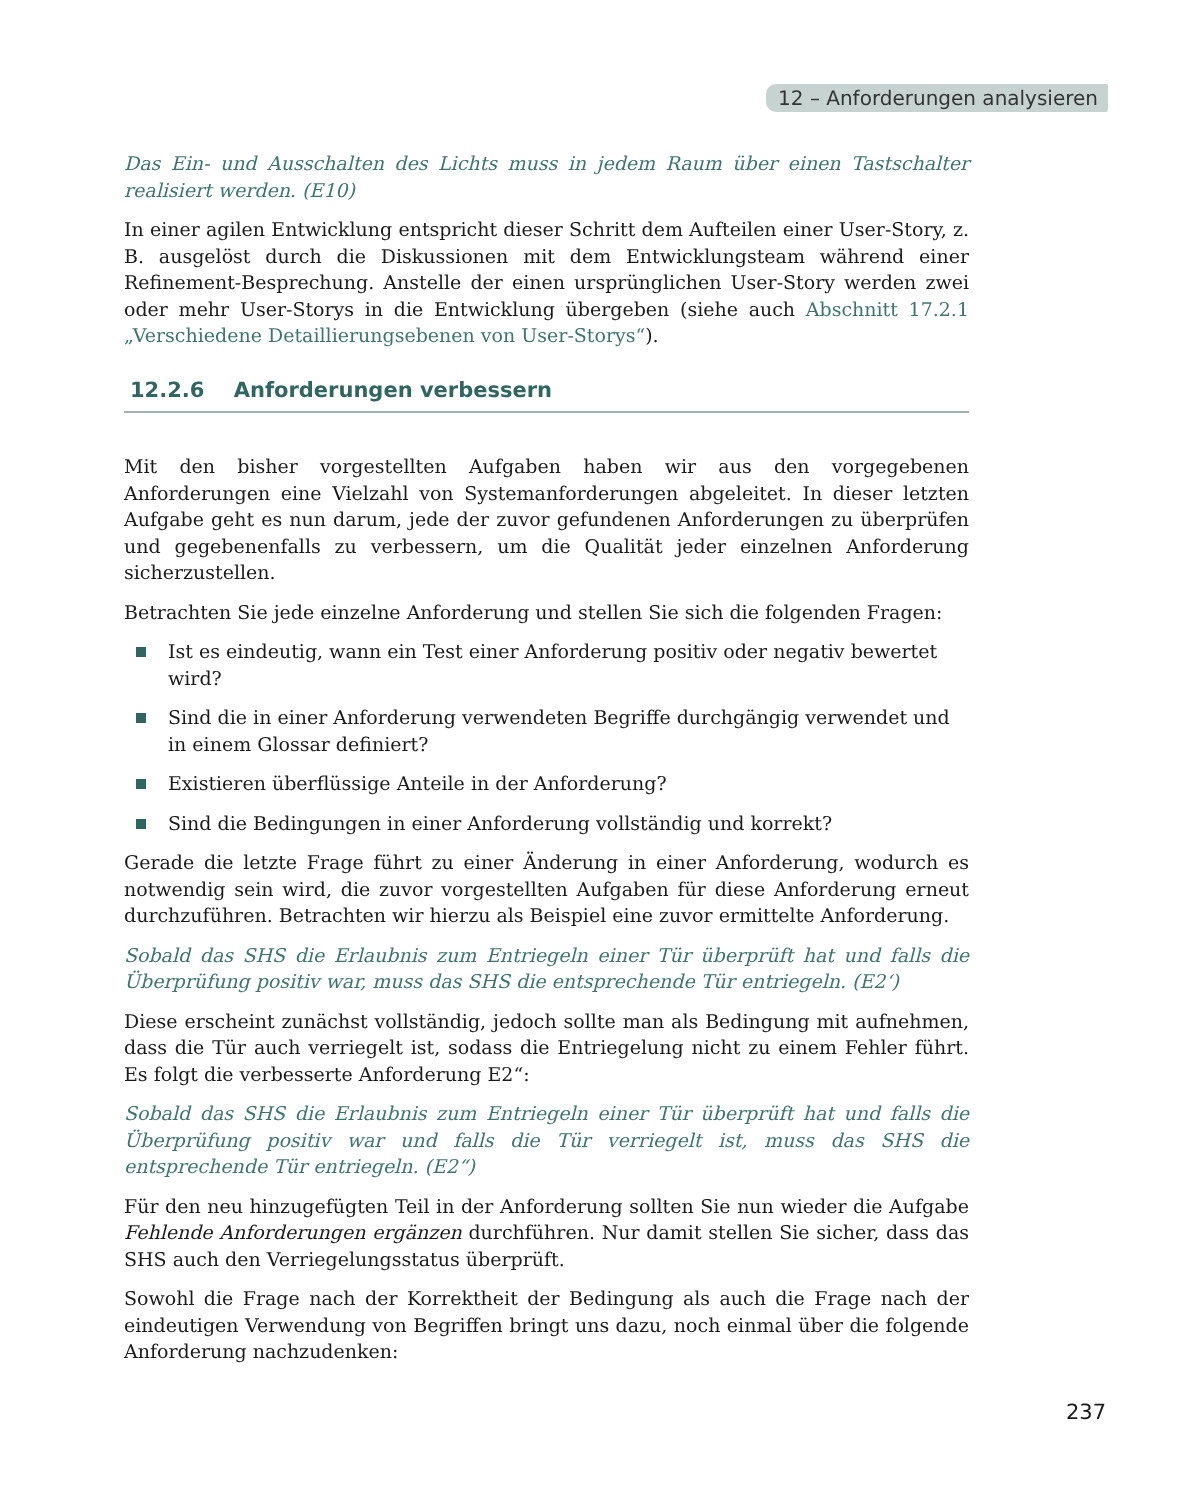12 – Anforderungen analysieren
Das Ein- und Ausschalten des Lichts muss in jedem Raum über einen Tastschalter realisiert werden. (E10)
In einer agilen Entwicklung entspricht dieser Schritt dem Aufteilen einer User-Story, z. B. ausgelöst durch die Diskussionen mit dem Entwicklungsteam während einer Refinement-Besprechung. Anstelle der einen ursprünglichen User-Story werden zwei oder mehr User-Storys in die Entwicklung übergeben (siehe auch Abschnitt 17.2.1 „Verschiedene Detaillierungsebenen von User-Storys“).
12.2.6 Anforderungen verbessern
Mit den bisher vorgestellten Aufgaben haben wir aus den vorgegebenen Anforderungen eine Vielzahl von Systemanforderungen abgeleitet. In dieser letzten Aufgabe geht es nun darum, jede der zuvor gefundenen Anforderungen zu überprüfen und gegebenenfalls zu verbessern, um die Qualität jeder einzelnen Anforderung sicherzustellen.
Betrachten Sie jede einzelne Anforderung und stellen Sie sich die folgenden Fragen:
Ist es eindeutig, wann ein Test einer Anforderung positiv oder negativ bewertet wird?
Sind die in einer Anforderung verwendeten Begriffe durchgängig verwendet und in einem Glossar definiert?
Existieren überflüssige Anteile in der Anforderung?
Sind die Bedingungen in einer Anforderung vollständig und korrekt?
Gerade die letzte Frage führt zu einer Änderung in einer Anforderung, wodurch es notwendig sein wird, die zuvor vorgestellten Aufgaben für diese Anforderung erneut durchzuführen. Betrachten wir hierzu als Beispiel eine zuvor ermittelte Anforderung.
Sobald das SHS die Erlaubnis zum Entriegeln einer Tür überprüft hat und falls die Überprüfung positiv war, muss das SHS die entsprechende Tür entriegeln. (E2‘)
Diese erscheint zunächst vollständig, jedoch sollte man als Bedingung mit aufnehmen, dass die Tür auch verriegelt ist, sodass die Entriegelung nicht zu einem Fehler führt. Es folgt die verbesserte Anforderung E2“:
Sobald das SHS die Erlaubnis zum Entriegeln einer Tür überprüft hat und falls die Überprüfung positiv war und falls die Tür verriegelt ist, muss das SHS die entsprechende Tür entriegeln. (E2“)
Für den neu hinzugefügten Teil in der Anforderung sollten Sie nun wieder die Aufgabe Fehlende Anforderungen ergänzen durchführen. Nur damit stellen Sie sicher, dass das SHS auch den Verriegelungsstatus überprüft.
Sowohl die Frage nach der Korrektheit der Bedingung als auch die Frage nach der eindeutigen Verwendung von Begriffen bringt uns dazu, noch einmal über die folgende Anforderung nachzudenken:
237